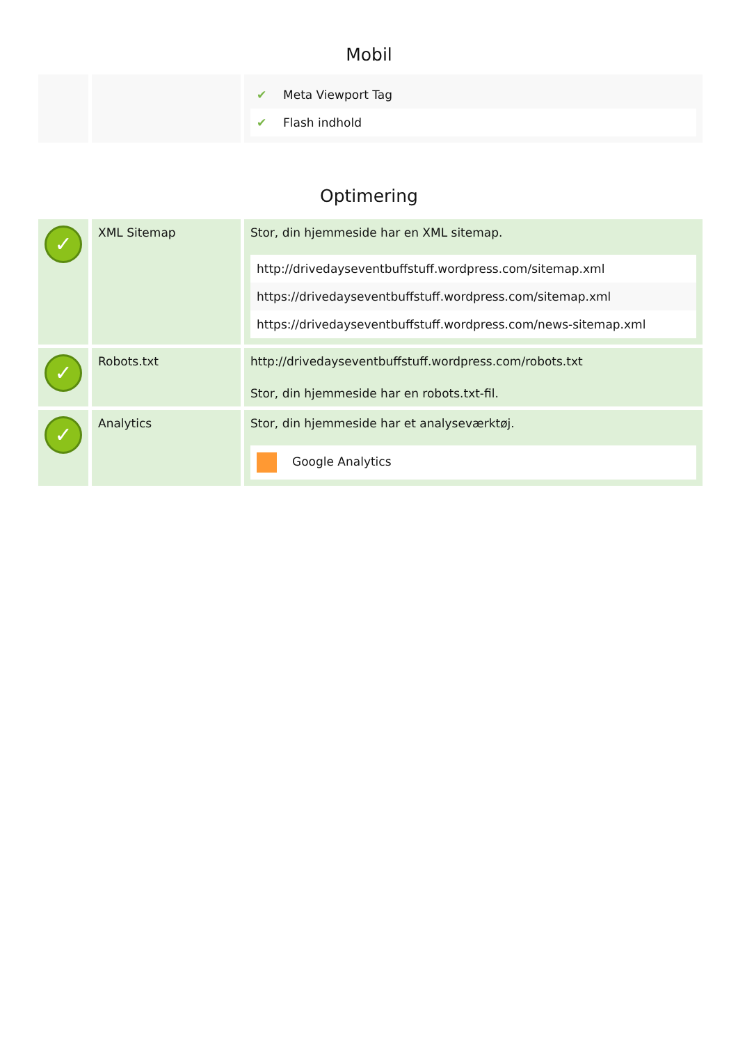Mobil
| | | / ✔ / Meta Viewport Tag / / ✔ / Flash indhold / |
Optimering
| ✓ | XML Sitemap | Stor, din hjemmeside har en XML sitemap. / http://drivedayseventbuffstuff.wordpress.com/sitemap.xml / / https://drivedayseventbuffstuff.wordpress.com/sitemap.xml / / https://drivedayseventbuffstuff.wordpress.com/news-sitemap.xml / |
| ✓ | Robots.txt | http://drivedayseventbuffstuff.wordpress.com/robots.txt Stor, din hjemmeside har en robots.txt-fil. |
| ✓ | Analytics | Stor, din hjemmeside har et analyseværktøj. / Google Analytics / |